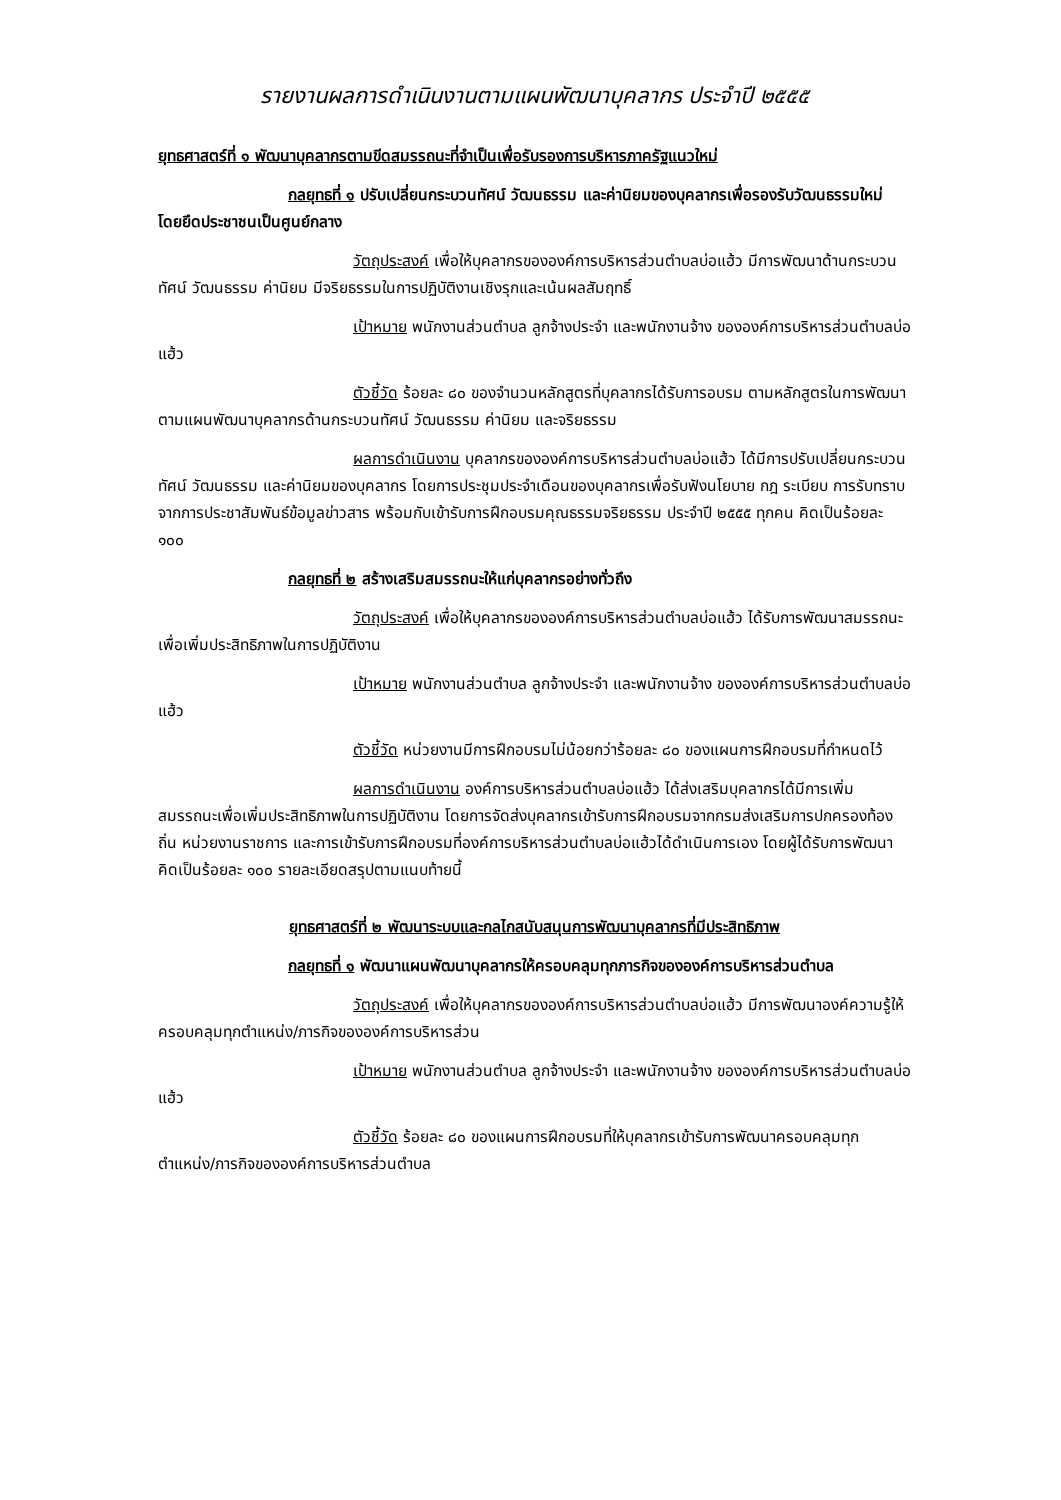รายงานผลการดำเนินงานตามแผนพัฒนาบุคลากร ประจำปี ๒๕๕๕
ยุทธศาสตร์ที่ ๑ พัฒนาบุคลากรตามขีดสมรรถนะที่จำเป็นเพื่อรับรองการบริหารภาครัฐแนวใหม่
กลยุทธที่ ๑ ปรับเปลี่ยนกระบวนทัศน์ วัฒนธรรม และค่านิยมของบุคลากรเพื่อรองรับวัฒนธรรมใหม่ โดยยึดประชาชนเป็นศูนย์กลาง
วัตถุประสงค์ เพื่อให้บุคลากรขององค์การบริหารส่วนตำบลบ่อแฮ้ว มีการพัฒนาด้านกระบวนทัศน์ วัฒนธรรม ค่านิยม มีจริยธรรมในการปฏิบัติงานเชิงรุกและเน้นผลสัมฤทธิ์
เป้าหมาย พนักงานส่วนตำบล ลูกจ้างประจำ และพนักงานจ้าง ขององค์การบริหารส่วนตำบลบ่อแฮ้ว
ตัวชี้วัด ร้อยละ ๘๐ ของจำนวนหลักสูตรที่บุคลากรได้รับการอบรม ตามหลักสูตรในการพัฒนาตามแผนพัฒนาบุคลากรด้านกระบวนทัศน์ วัฒนธรรม ค่านิยม และจริยธรรม
ผลการดำเนินงาน บุคลากรขององค์การบริหารส่วนตำบลบ่อแฮ้ว ได้มีการปรับเปลี่ยนกระบวนทัศน์ วัฒนธรรม และค่านิยมของบุคลากร โดยการประชุมประจำเดือนของบุคลากรเพื่อรับฟังนโยบาย กฎ ระเบียบ การรับทราบจากการประชาสัมพันธ์ข้อมูลข่าวสาร พร้อมกับเข้ารับการฝึกอบรมคุณธรรมจริยธรรม ประจำปี ๒๕๕๕ ทุกคน คิดเป็นร้อยละ ๑๐๐
กลยุทธที่ ๒ สร้างเสริมสมรรถนะให้แก่บุคลากรอย่างทั่วถึง
วัตถุประสงค์ เพื่อให้บุคลากรขององค์การบริหารส่วนตำบลบ่อแฮ้ว ได้รับการพัฒนาสมรรถนะเพื่อเพิ่มประสิทธิภาพในการปฏิบัติงาน
เป้าหมาย พนักงานส่วนตำบล ลูกจ้างประจำ และพนักงานจ้าง ขององค์การบริหารส่วนตำบลบ่อแฮ้ว
ตัวชี้วัด หน่วยงานมีการฝึกอบรมไม่น้อยกว่าร้อยละ ๘๐ ของแผนการฝึกอบรมที่กำหนดไว้
ผลการดำเนินงาน องค์การบริหารส่วนตำบลบ่อแฮ้ว ได้ส่งเสริมบุคลากรได้มีการเพิ่มสมรรถนะเพื่อเพิ่มประสิทธิภาพในการปฏิบัติงาน โดยการจัดส่งบุคลากรเข้ารับการฝึกอบรมจากกรมส่งเสริมการปกครองท้องถิ่น หน่วยงานราชการ และการเข้ารับการฝึกอบรมที่องค์การบริหารส่วนตำบลบ่อแฮ้วได้ดำเนินการเอง โดยผู้ได้รับการพัฒนาคิดเป็นร้อยละ ๑๐๐ รายละเอียดสรุปตามแนบท้ายนี้
ยุทธศาสตร์ที่ ๒ พัฒนาระบบและกลไกสนับสนุนการพัฒนาบุคลากรที่มีประสิทธิภาพ
กลยุทธที่ ๑ พัฒนาแผนพัฒนาบุคลากรให้ครอบคลุมทุกภารกิจขององค์การบริหารส่วนตำบล
วัตถุประสงค์ เพื่อให้บุคลากรขององค์การบริหารส่วนตำบลบ่อแฮ้ว มีการพัฒนาองค์ความรู้ให้ครอบคลุมทุกตำแหน่ง/ภารกิจขององค์การบริหารส่วน
เป้าหมาย พนักงานส่วนตำบล ลูกจ้างประจำ และพนักงานจ้าง ขององค์การบริหารส่วนตำบลบ่อแฮ้ว
ตัวชี้วัด ร้อยละ ๘๐ ของแผนการฝึกอบรมที่ให้บุคลากรเข้ารับการพัฒนาครอบคลุมทุกตำแหน่ง/ภารกิจขององค์การบริหารส่วนตำบล